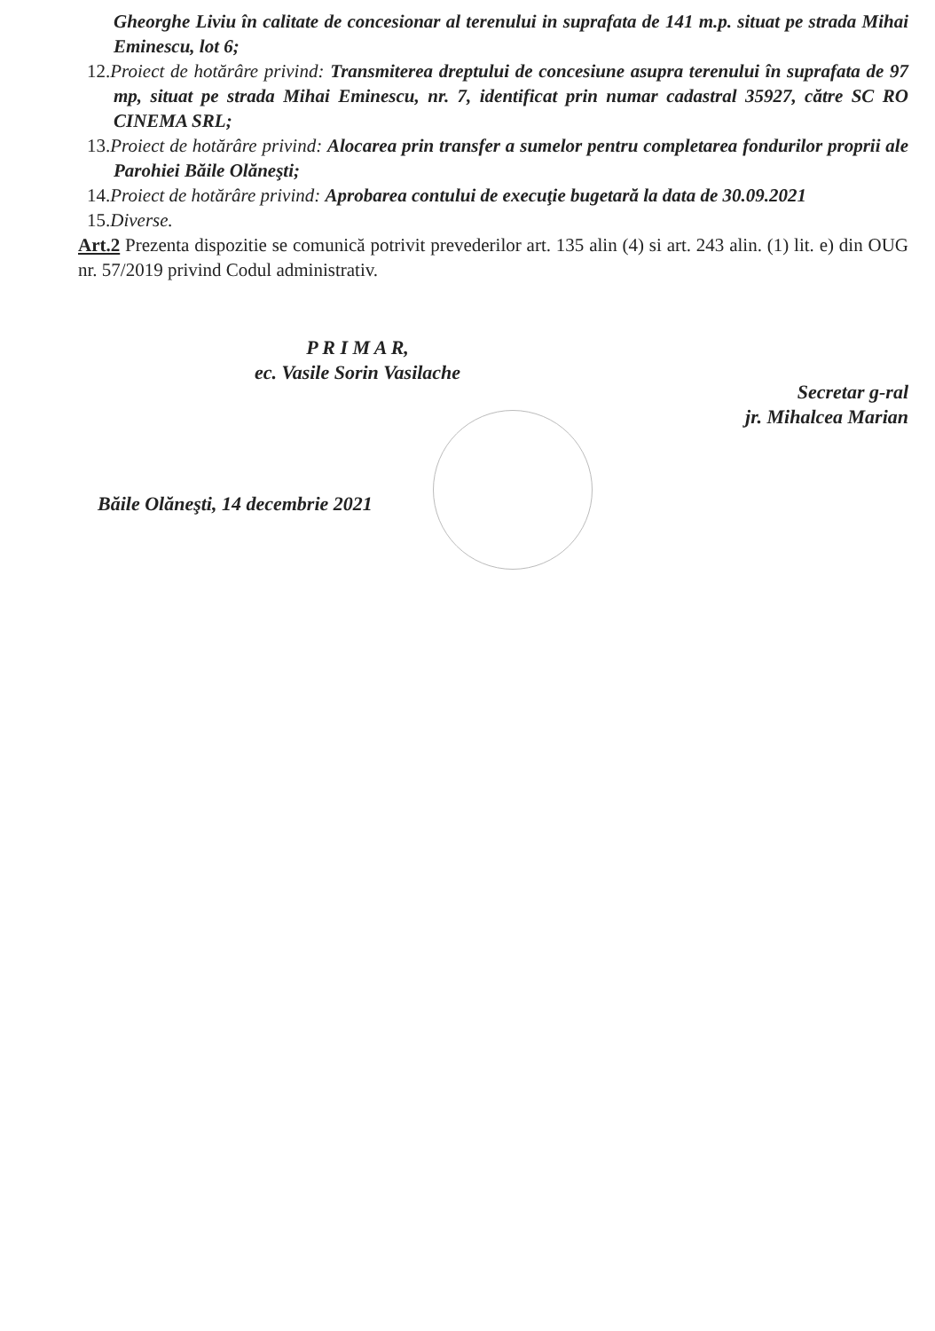Gheorghe Liviu în calitate de concesionar al terenului in suprafata de 141 m.p. situat pe strada Mihai Eminescu, lot 6;
12.Proiect de hotărâre privind: Transmiterea dreptului de concesiune asupra terenului în suprafata de 97 mp, situat pe strada Mihai Eminescu, nr. 7, identificat prin numar cadastral 35927, către SC RO CINEMA SRL;
13.Proiect de hotărâre privind: Alocarea prin transfer a sumelor pentru completarea fondurilor proprii ale Parohiei Băile Olăneşti;
14.Proiect de hotărâre privind: Aprobarea contului de execuţie bugetară la data de 30.09.2021
15.Diverse.
Art.2 Prezenta dispozitie se comunică potrivit prevederilor art. 135 alin (4) si art. 243 alin. (1) lit. e) din OUG nr. 57/2019 privind Codul administrativ.
P R I M A R,
ec. Vasile Sorin Vasilache
Secretar g-ral
jr. Mihalcea Marian
Băile Olăneşti, 14 decembrie 2021